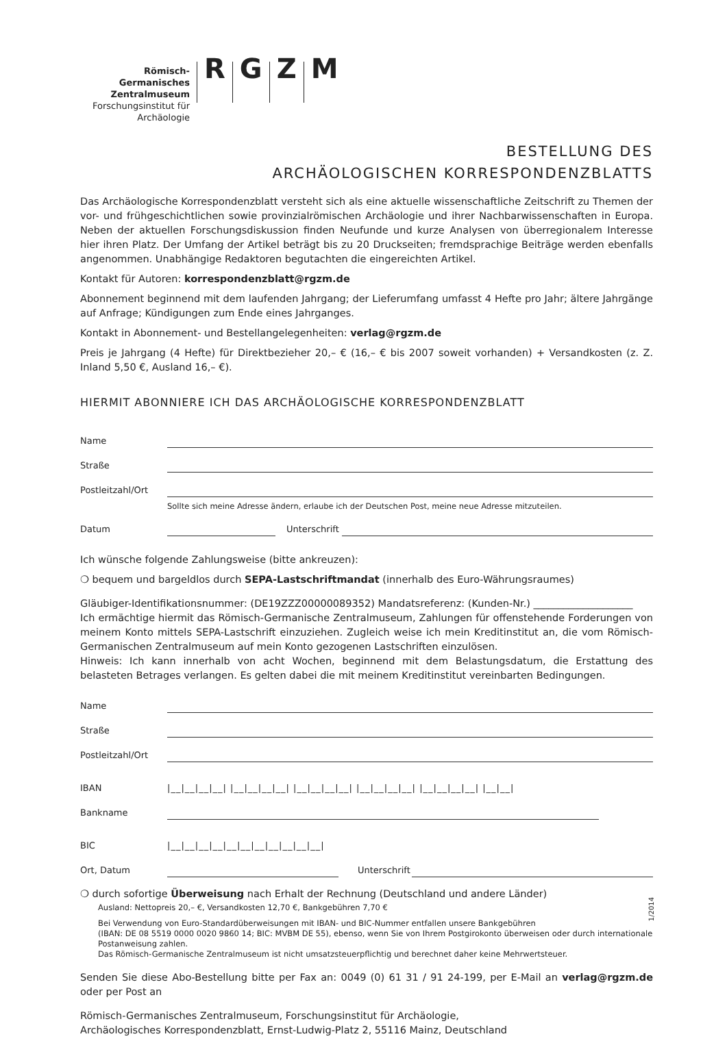Römisch-Germanisches
Zentralmuseum
Forschungsinstitut für
Archäologie
RGZM
BESTELLUNG DES
ARCHÄOLOGISCHEN KORRESPONDENZBLATTS
Das Archäologische Korrespondenzblatt versteht sich als eine aktuelle wissenschaftliche Zeitschrift zu Themen der vor- und frühgeschichtlichen sowie provinzialrömischen Archäologie und ihrer Nachbarwissenschaften in Europa. Neben der aktuellen Forschungsdiskussion finden Neufunde und kurze Analysen von überregionalem Interesse hier ihren Platz. Der Umfang der Artikel beträgt bis zu 20 Druckseiten; fremdsprachige Beiträge werden ebenfalls angenommen. Unabhängige Redaktoren begutachten die eingereichten Artikel.
Kontakt für Autoren: korrespondenzblatt@rgzm.de
Abonnement beginnend mit dem laufenden Jahrgang; der Lieferumfang umfasst 4 Hefte pro Jahr; ältere Jahrgänge auf Anfrage; Kündigungen zum Ende eines Jahrganges.
Kontakt in Abonnement- und Bestellangelegenheiten: verlag@rgzm.de
Preis je Jahrgang (4 Hefte) für Direktbezieher 20,– € (16,– € bis 2007 soweit vorhanden) + Versandkosten (z. Z. Inland 5,50 €, Ausland 16,– €).
HIERMIT ABONNIERE ICH DAS ARCHÄOLOGISCHE KORRESPONDENZBLATT
Name
Straße
Postleitzahl/Ort
Sollte sich meine Adresse ändern, erlaube ich der Deutschen Post, meine neue Adresse mitzuteilen.
Datum Unterschrift
Ich wünsche folgende Zahlungsweise (bitte ankreuzen):
❍ bequem und bargeldlos durch SEPA-Lastschriftmandat (innerhalb des Euro-Währungsraumes)
Gläubiger-Identifikationsnummer: (DE19ZZZ00000089352) Mandatsreferenz: (Kunden-Nr.) ____________________
Ich ermächtige hiermit das Römisch-Germanische Zentralmuseum, Zahlungen für offenstehende Forderungen von meinem Konto mittels SEPA-Lastschrift einzuziehen. Zugleich weise ich mein Kreditinstitut an, die vom Römisch-Germanischen Zentralmuseum auf mein Konto gezogenen Lastschriften einzulösen.
Hinweis: Ich kann innerhalb von acht Wochen, beginnend mit dem Belastungsdatum, die Erstattung des belasteten Betrages verlangen. Es gelten dabei die mit meinem Kreditinstitut vereinbarten Bedingungen.
Name
Straße
Postleitzahl/Ort
IBAN |__|__|__|__| |__|__|__|__| |__|__|__|__| |__|__|__|__| |__|__|__|__| |__|__|
Bankname
BIC |__|__|__|__|__|__|__|__|__|__|__|
Ort, Datum Unterschrift
❍ durch sofortige Überweisung nach Erhalt der Rechnung (Deutschland und andere Länder)
Ausland: Nettopreis 20,– €, Versandkosten 12,70 €, Bankgebühren 7,70 €
Bei Verwendung von Euro-Standardüberweisungen mit IBAN- und BIC-Nummer entfallen unsere Bankgebühren
(IBAN: DE 08 5519 0000 0020 9860 14; BIC: MVBM DE 55), ebenso, wenn Sie von Ihrem Postgirokonto überweisen oder durch internationale Postanweisung zahlen.
Das Römisch-Germanische Zentralmuseum ist nicht umsatzsteuerpflichtig und berechnet daher keine Mehrwertsteuer.
Senden Sie diese Abo-Bestellung bitte per Fax an: 0049 (0) 61 31 / 91 24-199, per E-Mail an verlag@rgzm.de oder per Post an
Römisch-Germanisches Zentralmuseum, Forschungsinstitut für Archäologie,
Archäologisches Korrespondenzblatt, Ernst-Ludwig-Platz 2, 55116 Mainz, Deutschland
1/2014